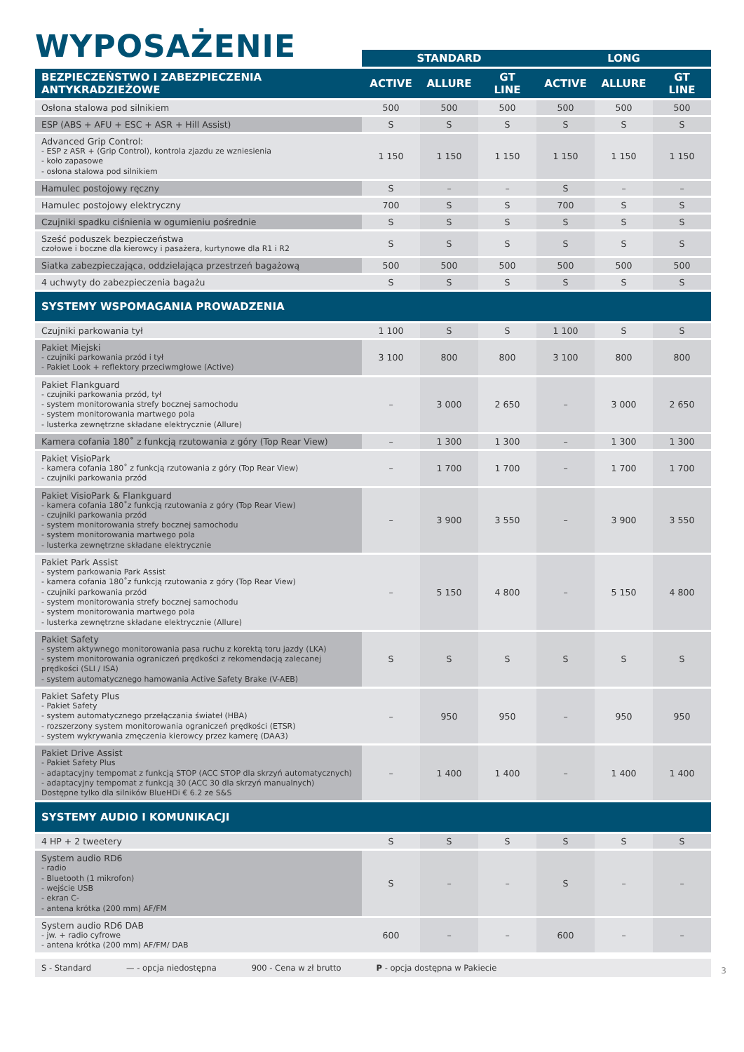WYPOSAŻENIE
| | STANDARD | | | LONG | | |
| --- | --- | --- | --- | --- | --- | --- |
| BEZPIECZEŃSTWO I ZABEZPIECZENIA ANTYKRADZIEŻOWE | ACTIVE | ALLURE | GT LINE | ACTIVE | ALLURE | GT LINE |
| Osłona stalowa pod silnikiem | 500 | 500 | 500 | 500 | 500 | 500 |
| ESP (ABS + AFU + ESC + ASR + Hill Assist) | S | S | S | S | S | S |
| Advanced Grip Control: - ESP z ASR + (Grip Control), kontrola zjazdu ze wzniesienia - koło zapasowe - osłona stalowa pod silnikiem | 1 150 | 1 150 | 1 150 | 1 150 | 1 150 | 1 150 |
| Hamulec postojowy ręczny | S | – | – | S | – | – |
| Hamulec postojowy elektryczny | 700 | S | S | 700 | S | S |
| Czujniki spadku ciśnienia w ogumieniu pośrednie | S | S | S | S | S | S |
| Sześć poduszek bezpieczeństwa czołowe i boczne dla kierowcy i pasażera, kurtynowe dla R1 i R2 | S | S | S | S | S | S |
| Siatka zabezpieczająca, oddzielająca przestrzeń bagażową | 500 | 500 | 500 | 500 | 500 | 500 |
| 4 uchwyty do zabezpieczenia bagażu | S | S | S | S | S | S |
| SYSTEMY WSPOMAGANIA PROWADZENIA | | | | | | |
| Czujniki parkowania tył | 1 100 | S | S | 1 100 | S | S |
| Pakiet Miejski - czujniki parkowania przód i tył - Pakiet Look + reflektory przeciwmgłowe (Active) | 3 100 | 800 | 800 | 3 100 | 800 | 800 |
| Pakiet Flankguard - czujniki parkowania przód, tył - system monitorowania strefy bocznej samochodu - system monitorowania martwego pola - lusterka zewnętrzne składane elektrycznie (Allure) | – | 3 000 | 2 650 | – | 3 000 | 2 650 |
| Kamera cofania 180˚ z funkcją rzutowania z góry (Top Rear View) | – | 1 300 | 1 300 | – | 1 300 | 1 300 |
| Pakiet VisioPark - kamera cofania 180˚ z funkcją rzutowania z góry (Top Rear View) - czujniki parkowania przód | – | 1 700 | 1 700 | – | 1 700 | 1 700 |
| Pakiet VisioPark & Flankguard - kamera cofania 180˚z funkcją rzutowania z góry (Top Rear View) - czujniki parkowania przód - system monitorowania strefy bocznej samochodu - system monitorowania martwego pola - lusterka zewnętrzne składane elektrycznie | – | 3 900 | 3 550 | – | 3 900 | 3 550 |
| Pakiet Park Assist - system parkowania Park Assist - kamera cofania 180˚z funkcją rzutowania z góry (Top Rear View) - czujniki parkowania przód - system monitorowania strefy bocznej samochodu - system monitorowania martwego pola - lusterka zewnętrzne składane elektrycznie (Allure) | – | 5 150 | 4 800 | – | 5 150 | 4 800 |
| Pakiet Safety - system aktywnego monitorowania pasa ruchu z korektą toru jazdy (LKA) - system monitorowania ograniczeń prędkości z rekomendacją zalecanej prędkości (SLI / ISA) - system automatycznego hamowania Active Safety Brake (V-AEB) | S | S | S | S | S | S |
| Pakiet Safety Plus - Pakiet Safety - system automatycznego przełączania świateł (HBA) - rozszerzony system monitorowania ograniczeń prędkości (ETSR) - system wykrywania zmęczenia kierowcy przez kamerę (DAA3) | – | 950 | 950 | – | 950 | 950 |
| Pakiet Drive Assist - Pakiet Safety Plus - adaptacyjny tempomat z funkcją STOP (ACC STOP dla skrzyń automatycznych) - adaptacyjny tempomat z funkcją 30 (ACC 30 dla skrzyń manualnych) Dostępne tylko dla silników BlueHDi € 6.2 ze S&S | – | 1 400 | 1 400 | – | 1 400 | 1 400 |
| SYSTEMY AUDIO I KOMUNIKACJI | | | | | | |
| 4 HP + 2 tweetery | S | S | S | S | S | S |
| System audio RD6 - radio - Bluetooth (1 mikrofon) - wejście USB - ekran C- - antena krótka (200 mm) AF/FM | S | – | – | S | – | – |
| System audio RD6 DAB - jw. + radio cyfrowe - antena krótka (200 mm) AF/FM/ DAB | 600 | – | – | 600 | – | – |
S - Standard — - opcja niedostępna 900 - Cena w zł brutto P - opcja dostępna w Pakiecie
3